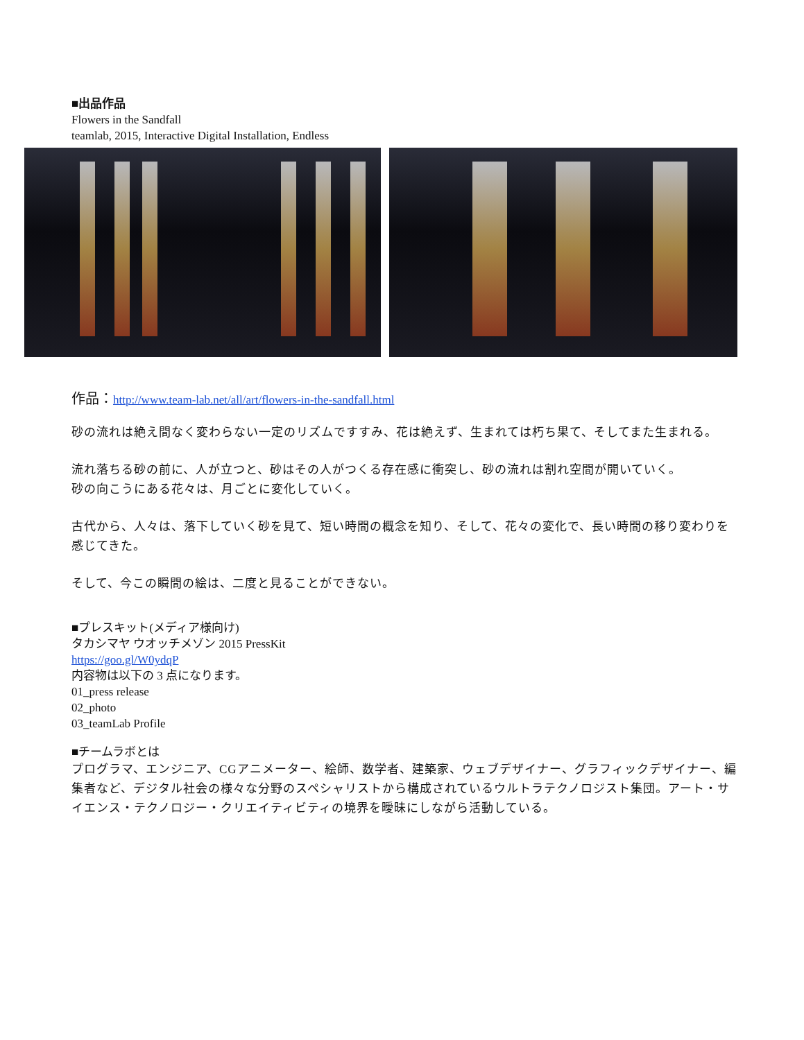■出品作品
Flowers in the Sandfall
teamlab, 2015, Interactive Digital Installation, Endless
作品：http://www.team-lab.net/all/art/flowers-in-the-sandfall.html
砂の流れは絶え間なく変わらない一定のリズムですすみ、花は絶えず、生まれては朽ち果て、そしてまた生まれる。
流れ落ちる砂の前に、人が立つと、砂はその人がつくる存在感に衝突し、砂の流れは割れ空間が開いていく。
砂の向こうにある花々は、月ごとに変化していく。
古代から、人々は、落下していく砂を見て、短い時間の概念を知り、そして、花々の変化で、長い時間の移り変わりを感じてきた。
そして、今この瞬間の絵は、二度と見ることができない。
■プレスキット(メディア様向け)
タカシマヤ ウオッチメゾン 2015 PressKit
https://goo.gl/W0ydqP
内容物は以下の 3 点になります。
01_press release
02_photo
03_teamLab Profile
■チームラボとは
プログラマ、エンジニア、CGアニメーター、絵師、数学者、建築家、ウェブデザイナー、グラフィックデザイナー、編集者など、デジタル社会の様々な分野のスペシャリストから構成されているウルトラテクノロジスト集団。アート・サイエンス・テクノロジー・クリエイティビティの境界を曖昧にしながら活動している。